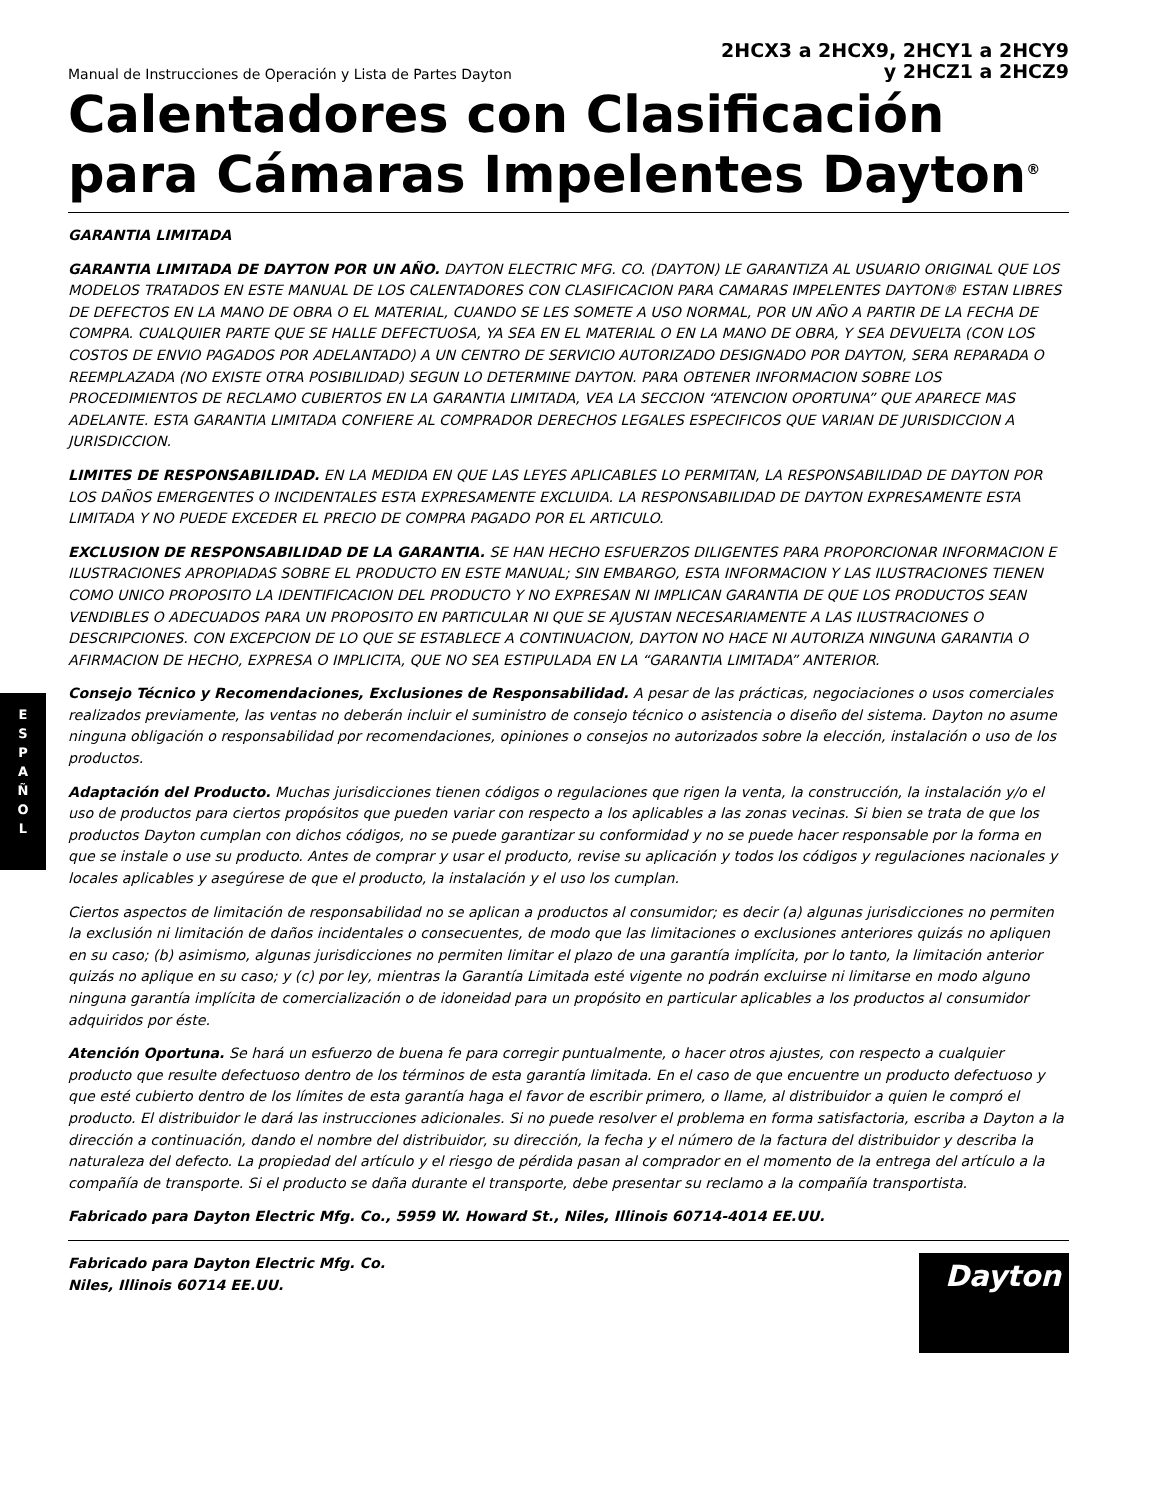E
S
P
A
Ñ
O
L
Manual de Instrucciones de Operación y Lista de Partes Dayton
2HCX3 a 2HCX9, 2HCY1 a 2HCY9
y 2HCZ1 a 2HCZ9
Calentadores con Clasificación para Cámaras Impelentes Dayton<sup>®</sup>
GARANTIA LIMITADA
GARANTIA LIMITADA DE DAYTON POR UN AÑO. DAYTON ELECTRIC MFG. CO. (DAYTON) LE GARANTIZA AL USUARIO ORIGINAL QUE LOS MODELOS TRATADOS EN ESTE MANUAL DE LOS CALENTADORES CON CLASIFICACION PARA CAMARAS IMPELENTES DAYTON® ESTAN LIBRES DE DEFECTOS EN LA MANO DE OBRA O EL MATERIAL, CUANDO SE LES SOMETE A USO NORMAL, POR UN AÑO A PARTIR DE LA FECHA DE COMPRA. CUALQUIER PARTE QUE SE HALLE DEFECTUOSA, YA SEA EN EL MATERIAL O EN LA MANO DE OBRA, Y SEA DEVUELTA (CON LOS COSTOS DE ENVIO PAGADOS POR ADELANTADO) A UN CENTRO DE SERVICIO AUTORIZADO DESIGNADO POR DAYTON, SERA REPARADA O REEMPLAZADA (NO EXISTE OTRA POSIBILIDAD) SEGUN LO DETERMINE DAYTON. PARA OBTENER INFORMACION SOBRE LOS PROCEDIMIENTOS DE RECLAMO CUBIERTOS EN LA GARANTIA LIMITADA, VEA LA SECCION “ATENCION OPORTUNA” QUE APARECE MAS ADELANTE. ESTA GARANTIA LIMITADA CONFIERE AL COMPRADOR DERECHOS LEGALES ESPECIFICOS QUE VARIAN DE JURISDICCION A JURISDICCION.
LIMITES DE RESPONSABILIDAD. EN LA MEDIDA EN QUE LAS LEYES APLICABLES LO PERMITAN, LA RESPONSABILIDAD DE DAYTON POR LOS DAÑOS EMERGENTES O INCIDENTALES ESTA EXPRESAMENTE EXCLUIDA. LA RESPONSABILIDAD DE DAYTON EXPRESAMENTE ESTA LIMITADA Y NO PUEDE EXCEDER EL PRECIO DE COMPRA PAGADO POR EL ARTICULO.
EXCLUSION DE RESPONSABILIDAD DE LA GARANTIA. SE HAN HECHO ESFUERZOS DILIGENTES PARA PROPORCIONAR INFORMACION E ILUSTRACIONES APROPIADAS SOBRE EL PRODUCTO EN ESTE MANUAL; SIN EMBARGO, ESTA INFORMACION Y LAS ILUSTRACIONES TIENEN COMO UNICO PROPOSITO LA IDENTIFICACION DEL PRODUCTO Y NO EXPRESAN NI IMPLICAN GARANTIA DE QUE LOS PRODUCTOS SEAN VENDIBLES O ADECUADOS PARA UN PROPOSITO EN PARTICULAR NI QUE SE AJUSTAN NECESARIAMENTE A LAS ILUSTRACIONES O DESCRIPCIONES. CON EXCEPCION DE LO QUE SE ESTABLECE A CONTINUACION, DAYTON NO HACE NI AUTORIZA NINGUNA GARANTIA O AFIRMACION DE HECHO, EXPRESA O IMPLICITA, QUE NO SEA ESTIPULADA EN LA “GARANTIA LIMITADA” ANTERIOR.
Consejo Técnico y Recomendaciones, Exclusiones de Responsabilidad. A pesar de las prácticas, negociaciones o usos comerciales realizados previamente, las ventas no deberán incluir el suministro de consejo técnico o asistencia o diseño del sistema. Dayton no asume ninguna obligación o responsabilidad por recomendaciones, opiniones o consejos no autorizados sobre la elección, instalación o uso de los productos.
Adaptación del Producto. Muchas jurisdicciones tienen códigos o regulaciones que rigen la venta, la construcción, la instalación y/o el uso de productos para ciertos propósitos que pueden variar con respecto a los aplicables a las zonas vecinas. Si bien se trata de que los productos Dayton cumplan con dichos códigos, no se puede garantizar su conformidad y no se puede hacer responsable por la forma en que se instale o use su producto. Antes de comprar y usar el producto, revise su aplicación y todos los códigos y regulaciones nacionales y locales aplicables y asegúrese de que el producto, la instalación y el uso los cumplan.
Ciertos aspectos de limitación de responsabilidad no se aplican a productos al consumidor; es decir (a) algunas jurisdicciones no permiten la exclusión ni limitación de daños incidentales o consecuentes, de modo que las limitaciones o exclusiones anteriores quizás no apliquen en su caso; (b) asimismo, algunas jurisdicciones no permiten limitar el plazo de una garantía implícita, por lo tanto, la limitación anterior quizás no aplique en su caso; y (c) por ley, mientras la Garantía Limitada esté vigente no podrán excluirse ni limitarse en modo alguno ninguna garantía implícita de comercialización o de idoneidad para un propósito en particular aplicables a los productos al consumidor adquiridos por éste.
Atención Oportuna. Se hará un esfuerzo de buena fe para corregir puntualmente, o hacer otros ajustes, con respecto a cualquier producto que resulte defectuoso dentro de los términos de esta garantía limitada. En el caso de que encuentre un producto defectuoso y que esté cubierto dentro de los límites de esta garantía haga el favor de escribir primero, o llame, al distribuidor a quien le compró el producto. El distribuidor le dará las instrucciones adicionales. Si no puede resolver el problema en forma satisfactoria, escriba a Dayton a la dirección a continuación, dando el nombre del distribuidor, su dirección, la fecha y el número de la factura del distribuidor y describa la naturaleza del defecto. La propiedad del artículo y el riesgo de pérdida pasan al comprador en el momento de la entrega del artículo a la compañía de transporte. Si el producto se daña durante el transporte, debe presentar su reclamo a la compañía transportista.
Fabricado para Dayton Electric Mfg. Co., 5959 W. Howard St., Niles, Illinois 60714-4014 EE.UU.
Fabricado para Dayton Electric Mfg. Co.
Niles, Illinois 60714 EE.UU.
Dayton